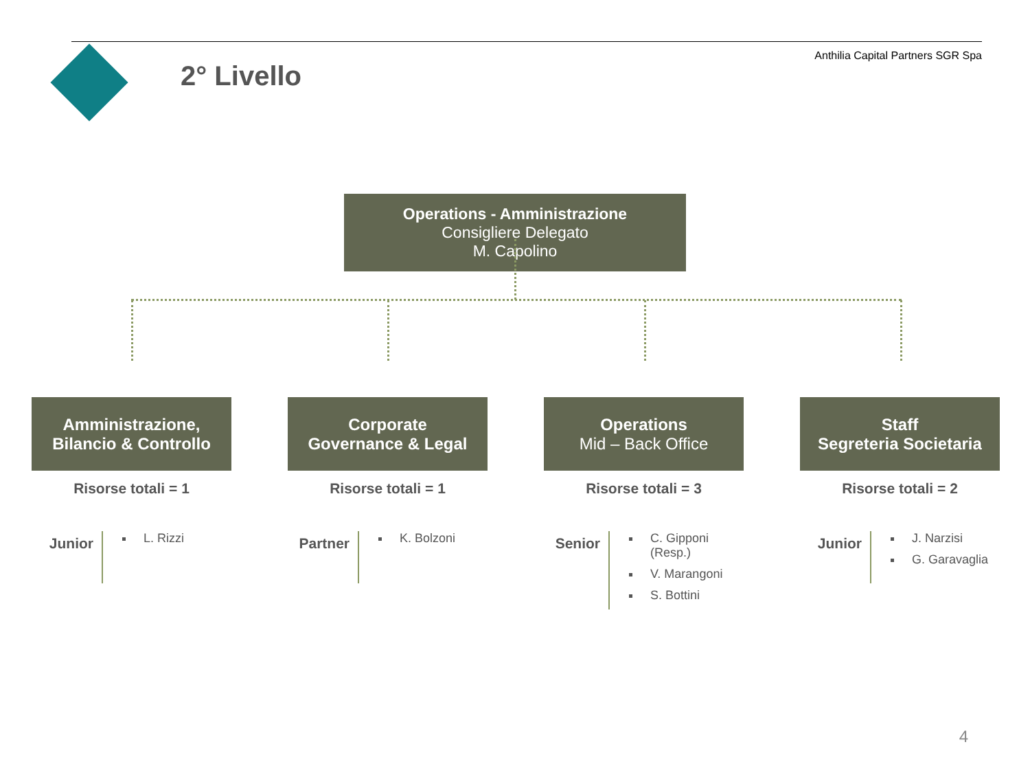2° Livello
Anthilia Capital Partners SGR Spa
Operations - Amministrazione
Consigliere Delegato
M. Capolino
Amministrazione,
Bilancio & Controllo
Risorse totali = 1
Junior
L. Rizzi
Corporate
Governance & Legal
Risorse totali = 1
Partner
K. Bolzoni
Operations
Mid – Back Office
Risorse totali = 3
Senior
C. Gipponi (Resp.)
V. Marangoni
S. Bottini
Staff
Segreteria Societaria
Risorse totali = 2
Junior
J. Narzisi
G. Garavaglia
4